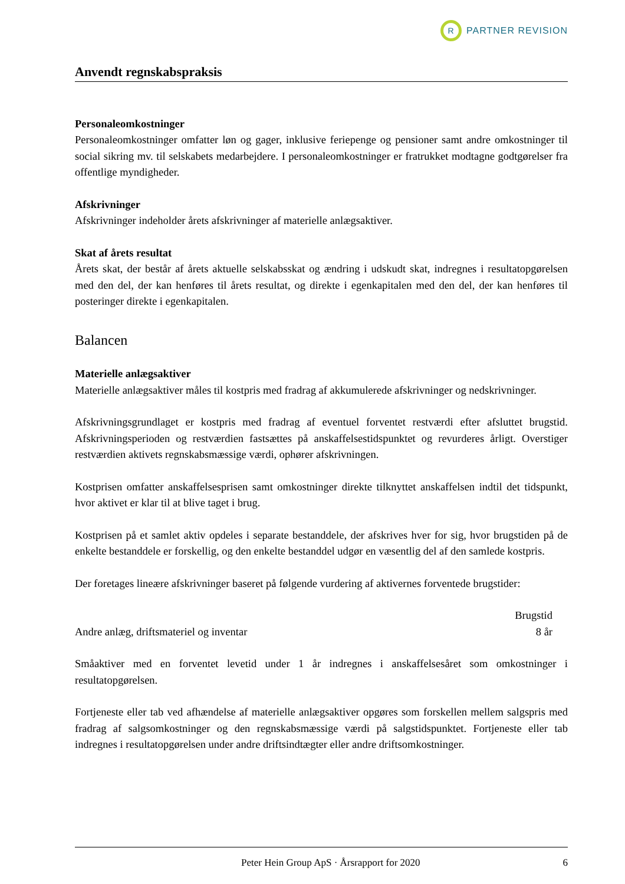R
PARTNER REVISION
Anvendt regnskabspraksis
Personaleomkostninger
Personaleomkostninger omfatter løn og gager, inklusive feriepenge og pensioner samt andre omkostninger til social sikring mv. til selskabets medarbejdere. I personaleomkostninger er fratrukket modtagne godtgørelser fra offentlige myndigheder.
Afskrivninger
Afskrivninger indeholder årets afskrivninger af materielle anlægsaktiver.
Skat af årets resultat
Årets skat, der består af årets aktuelle selskabsskat og ændring i udskudt skat, indregnes i resultatopgørelsen med den del, der kan henføres til årets resultat, og direkte i egenkapitalen med den del, der kan henføres til posteringer direkte i egenkapitalen.
Balancen
Materielle anlægsaktiver
Materielle anlægsaktiver måles til kostpris med fradrag af akkumulerede afskrivninger og nedskrivninger.
Afskrivningsgrundlaget er kostpris med fradrag af eventuel forventet restværdi efter afsluttet brugstid. Afskrivningsperioden og restværdien fastsættes på anskaffelsestidspunktet og revurderes årligt. Overstiger restværdien aktivets regnskabsmæssige værdi, ophører afskrivningen.
Kostprisen omfatter anskaffelsesprisen samt omkostninger direkte tilknyttet anskaffelsen indtil det tidspunkt, hvor aktivet er klar til at blive taget i brug.
Kostprisen på et samlet aktiv opdeles i separate bestanddele, der afskrives hver for sig, hvor brugstiden på de enkelte bestanddele er forskellig, og den enkelte bestanddel udgør en væsentlig del af den samlede kostpris.
Der foretages lineære afskrivninger baseret på følgende vurdering af aktivernes forventede brugstider:
| | Brugstid |
| --- | --- |
| Andre anlæg, driftsmateriel og inventar | 8 år |
Småaktiver med en forventet levetid under 1 år indregnes i anskaffelsesåret som omkostninger i resultatopgørelsen.
Fortjeneste eller tab ved afhændelse af materielle anlægsaktiver opgøres som forskellen mellem salgspris med fradrag af salgsomkostninger og den regnskabsmæssige værdi på salgstidspunktet. Fortjeneste eller tab indregnes i resultatopgørelsen under andre driftsindtægter eller andre driftsomkostninger.
Peter Hein Group ApS · Årsrapport for 2020 6